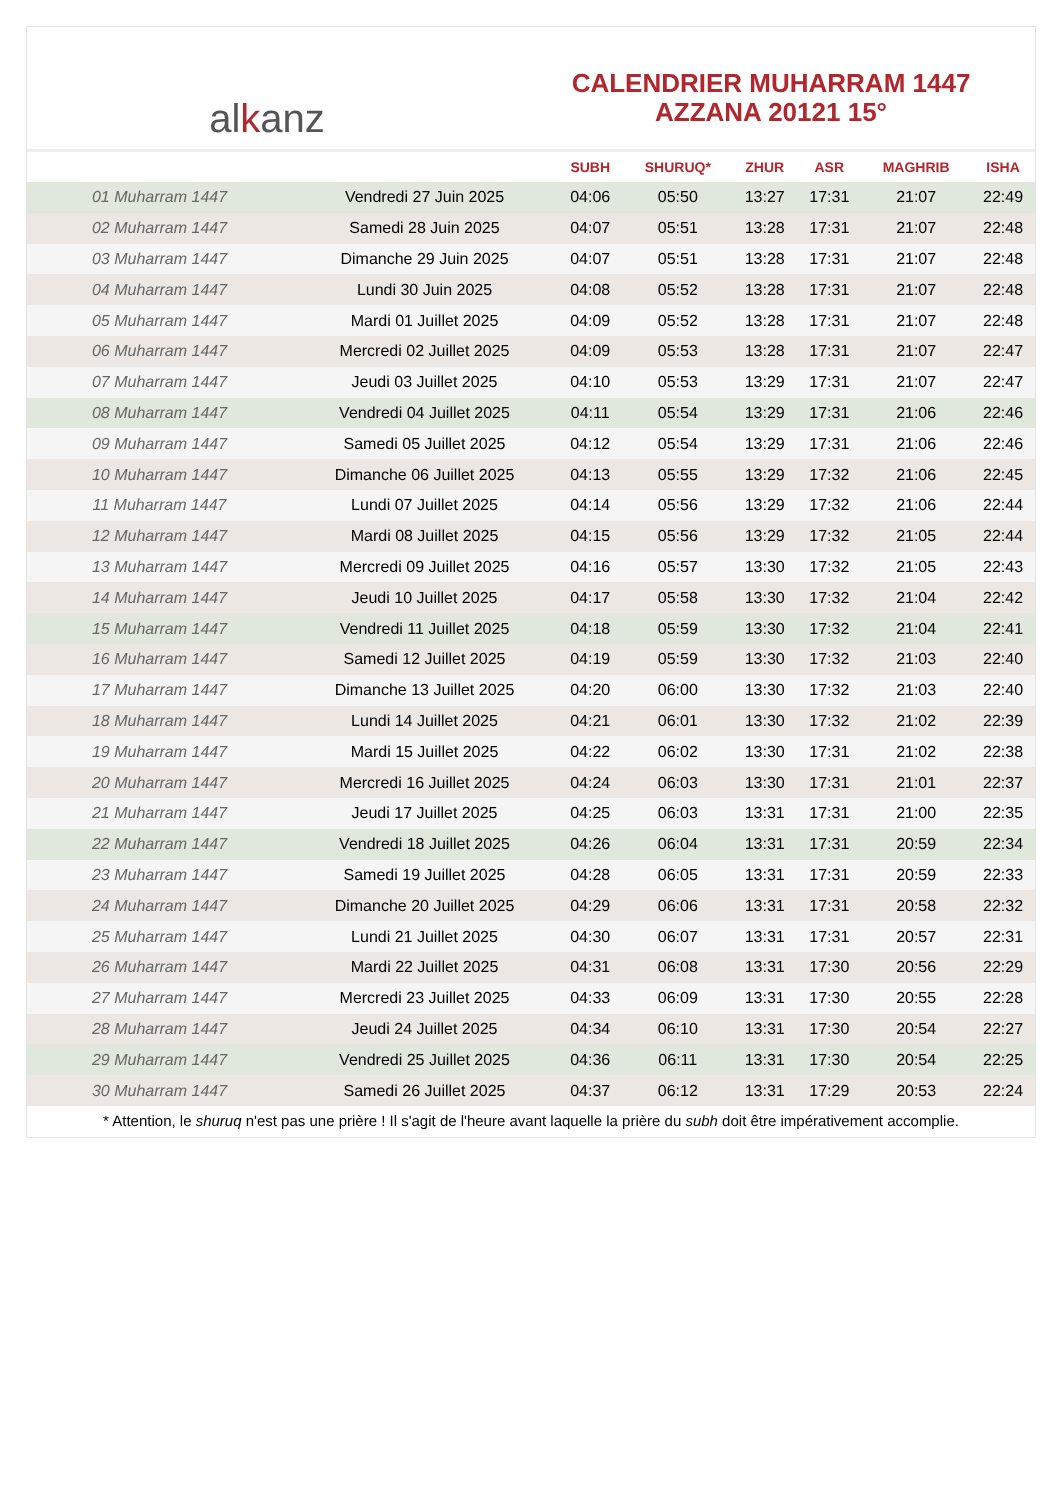al k anz
CALENDRIER MUHARRAM 1447
AZZANA 20121 15°
| | | SUBH | SHURUQ* | ZHUR | ASR | MAGHRIB | ISHA |
| --- | --- | --- | --- | --- | --- | --- | --- |
| 01 Muharram 1447 | Vendredi 27 Juin 2025 | 04:06 | 05:50 | 13:27 | 17:31 | 21:07 | 22:49 |
| 02 Muharram 1447 | Samedi 28 Juin 2025 | 04:07 | 05:51 | 13:28 | 17:31 | 21:07 | 22:48 |
| 03 Muharram 1447 | Dimanche 29 Juin 2025 | 04:07 | 05:51 | 13:28 | 17:31 | 21:07 | 22:48 |
| 04 Muharram 1447 | Lundi 30 Juin 2025 | 04:08 | 05:52 | 13:28 | 17:31 | 21:07 | 22:48 |
| 05 Muharram 1447 | Mardi 01 Juillet 2025 | 04:09 | 05:52 | 13:28 | 17:31 | 21:07 | 22:48 |
| 06 Muharram 1447 | Mercredi 02 Juillet 2025 | 04:09 | 05:53 | 13:28 | 17:31 | 21:07 | 22:47 |
| 07 Muharram 1447 | Jeudi 03 Juillet 2025 | 04:10 | 05:53 | 13:29 | 17:31 | 21:07 | 22:47 |
| 08 Muharram 1447 | Vendredi 04 Juillet 2025 | 04:11 | 05:54 | 13:29 | 17:31 | 21:06 | 22:46 |
| 09 Muharram 1447 | Samedi 05 Juillet 2025 | 04:12 | 05:54 | 13:29 | 17:31 | 21:06 | 22:46 |
| 10 Muharram 1447 | Dimanche 06 Juillet 2025 | 04:13 | 05:55 | 13:29 | 17:32 | 21:06 | 22:45 |
| 11 Muharram 1447 | Lundi 07 Juillet 2025 | 04:14 | 05:56 | 13:29 | 17:32 | 21:06 | 22:44 |
| 12 Muharram 1447 | Mardi 08 Juillet 2025 | 04:15 | 05:56 | 13:29 | 17:32 | 21:05 | 22:44 |
| 13 Muharram 1447 | Mercredi 09 Juillet 2025 | 04:16 | 05:57 | 13:30 | 17:32 | 21:05 | 22:43 |
| 14 Muharram 1447 | Jeudi 10 Juillet 2025 | 04:17 | 05:58 | 13:30 | 17:32 | 21:04 | 22:42 |
| 15 Muharram 1447 | Vendredi 11 Juillet 2025 | 04:18 | 05:59 | 13:30 | 17:32 | 21:04 | 22:41 |
| 16 Muharram 1447 | Samedi 12 Juillet 2025 | 04:19 | 05:59 | 13:30 | 17:32 | 21:03 | 22:40 |
| 17 Muharram 1447 | Dimanche 13 Juillet 2025 | 04:20 | 06:00 | 13:30 | 17:32 | 21:03 | 22:40 |
| 18 Muharram 1447 | Lundi 14 Juillet 2025 | 04:21 | 06:01 | 13:30 | 17:32 | 21:02 | 22:39 |
| 19 Muharram 1447 | Mardi 15 Juillet 2025 | 04:22 | 06:02 | 13:30 | 17:31 | 21:02 | 22:38 |
| 20 Muharram 1447 | Mercredi 16 Juillet 2025 | 04:24 | 06:03 | 13:30 | 17:31 | 21:01 | 22:37 |
| 21 Muharram 1447 | Jeudi 17 Juillet 2025 | 04:25 | 06:03 | 13:31 | 17:31 | 21:00 | 22:35 |
| 22 Muharram 1447 | Vendredi 18 Juillet 2025 | 04:26 | 06:04 | 13:31 | 17:31 | 20:59 | 22:34 |
| 23 Muharram 1447 | Samedi 19 Juillet 2025 | 04:28 | 06:05 | 13:31 | 17:31 | 20:59 | 22:33 |
| 24 Muharram 1447 | Dimanche 20 Juillet 2025 | 04:29 | 06:06 | 13:31 | 17:31 | 20:58 | 22:32 |
| 25 Muharram 1447 | Lundi 21 Juillet 2025 | 04:30 | 06:07 | 13:31 | 17:31 | 20:57 | 22:31 |
| 26 Muharram 1447 | Mardi 22 Juillet 2025 | 04:31 | 06:08 | 13:31 | 17:30 | 20:56 | 22:29 |
| 27 Muharram 1447 | Mercredi 23 Juillet 2025 | 04:33 | 06:09 | 13:31 | 17:30 | 20:55 | 22:28 |
| 28 Muharram 1447 | Jeudi 24 Juillet 2025 | 04:34 | 06:10 | 13:31 | 17:30 | 20:54 | 22:27 |
| 29 Muharram 1447 | Vendredi 25 Juillet 2025 | 04:36 | 06:11 | 13:31 | 17:30 | 20:54 | 22:25 |
| 30 Muharram 1447 | Samedi 26 Juillet 2025 | 04:37 | 06:12 | 13:31 | 17:29 | 20:53 | 22:24 |
* Attention, le shuruq n'est pas une prière ! Il s'agit de l'heure avant laquelle la prière du subh doit être impérativement accomplie.